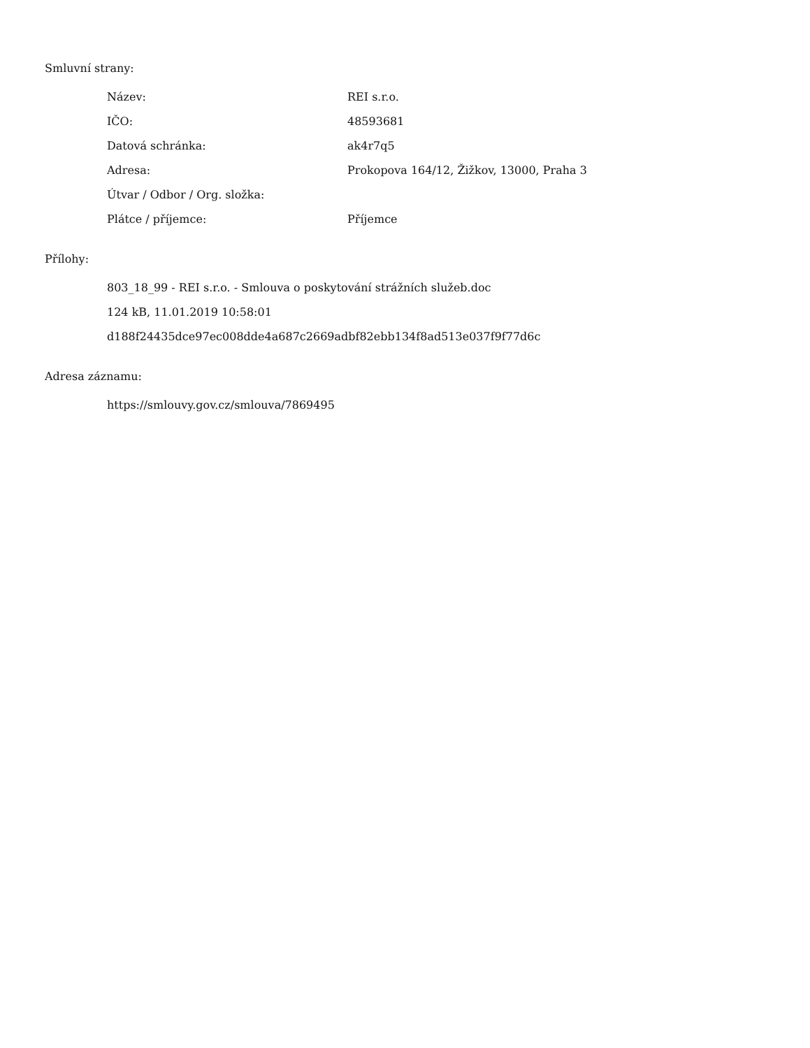Smluvní strany:
| Název: | REI s.r.o. |
| IČO: | 48593681 |
| Datová schránka: | ak4r7q5 |
| Adresa: | Prokopova 164/12, Žižkov, 13000, Praha 3 |
| Útvar / Odbor / Org. složka: | |
| Plátce / příjemce: | Příjemce |
Přílohy:
803_18_99 - REI s.r.o. - Smlouva o poskytování strážních služeb.doc
124 kB, 11.01.2019 10:58:01
d188f24435dce97ec008dde4a687c2669adbf82ebb134f8ad513e037f9f77d6c
Adresa záznamu:
https://smlouvy.gov.cz/smlouva/7869495